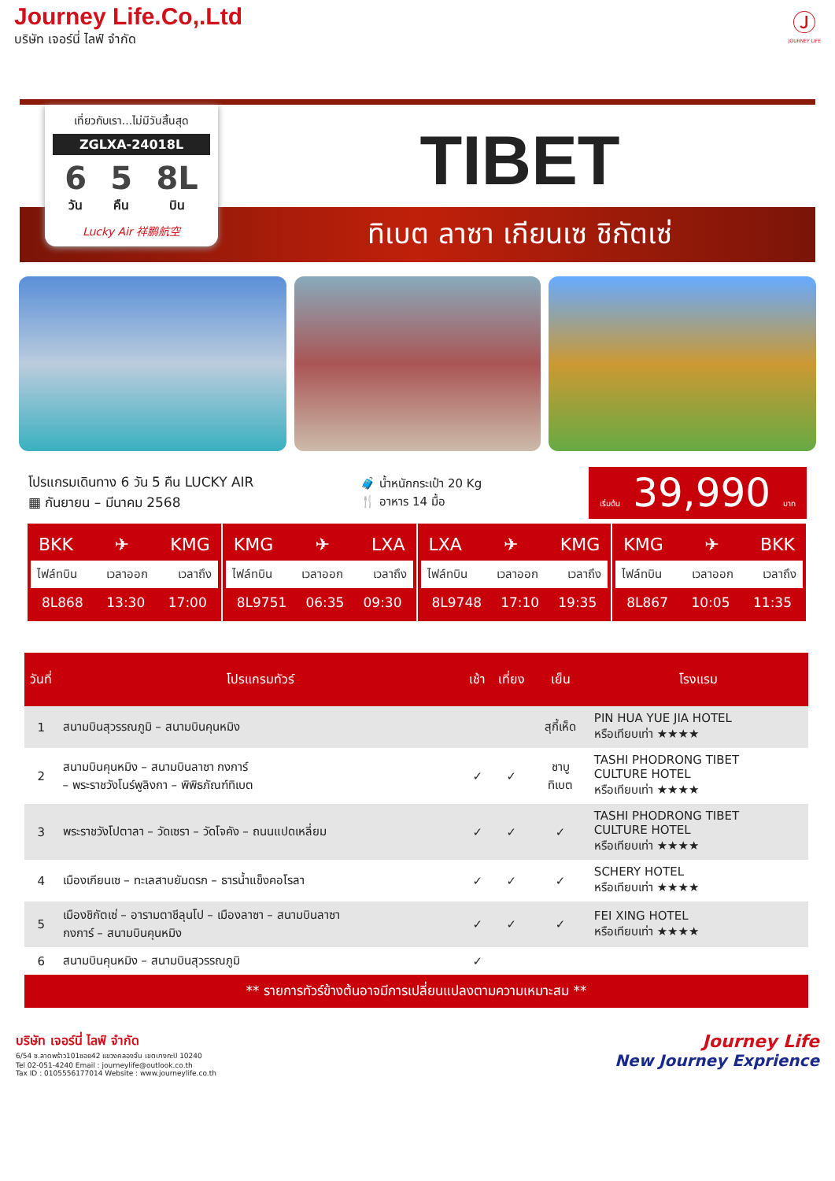Journey Life.Co,.Ltd
บริษัท เจอร์นี่ ไลฟ์ จำกัด
Ⓙ
JOURNEY LIFE
เที่ยวกับเรา...ไม่มีวันสิ้นสุด
ZGLXA-24018L
6
วัน
5
คืน
8L
บิน
Lucky Air 祥鹏航空
TIBET
ทิเบต ลาซา เกียนเซ ชิกัตเซ่
โปรแกรมเดินทาง 6 วัน 5 คืน LUCKY AIR
▦ กันยายน – มีนาคม 2568
🧳 น้ำหนักกระเป๋า 20 Kg
🍴 อาหาร 14 มื้อ
เริ่มต้น 39,990 บาท
BKK ✈ KMG
ไฟล์ทบิน เวลาออก เวลาถึง
8L868 13:30 17:00
KMG ✈ LXA
ไฟล์ทบิน เวลาออก เวลาถึง
8L9751 06:35 09:30
LXA ✈ KMG
ไฟล์ทบิน เวลาออก เวลาถึง
8L9748 17:10 19:35
KMG ✈ BKK
ไฟล์ทบิน เวลาออก เวลาถึง
8L867 10:05 11:35
| วันที่ | โปรแกรมทัวร์ | เช้า | เที่ยง | เย็น | โรงแรม |
| --- | --- | --- | --- | --- | --- |
| 1 | สนามบินสุวรรณภูมิ – สนามบินคุนหมิง | | | สุกี้เห็ด | PIN HUA YUE JIA HOTEL หรือเทียบเท่า ★★★★ |
| 2 | สนามบินคุนหมิง – สนามบินลาซา กงการ์ – พระราชวังโนร์พูลิงกา – พิพิธภัณฑ์ทิเบต | ✓ | ✓ | ชาบู ทิเบต | TASHI PHODRONG TIBET CULTURE HOTEL หรือเทียบเท่า ★★★★ |
| 3 | พระราชวังโปตาลา – วัดเซรา – วัดโจคัง – ถนนแปดเหลี่ยม | ✓ | ✓ | ✓ | TASHI PHODRONG TIBET CULTURE HOTEL หรือเทียบเท่า ★★★★ |
| 4 | เมืองเกียนเซ – ทะเลสาบยัมดรก – ธารน้ำแข็งคอโรลา | ✓ | ✓ | ✓ | SCHERY HOTEL หรือเทียบเท่า ★★★★ |
| 5 | เมืองชิกัตเซ่ – อารามตาชีลุนโป – เมืองลาซา – สนามบินลาซา กงการ์ – สนามบินคุนหมิง | ✓ | ✓ | ✓ | FEI XING HOTEL หรือเทียบเท่า ★★★★ |
| 6 | สนามบินคุนหมิง – สนามบินสุวรรณภูมิ | ✓ | | | |
** รายการทัวร์ข้างต้นอาจมีการเปลี่ยนแปลงตามความเหมาะสม **
บริษัท เจอร์นี่ ไลฟ์ จำกัด
6/54 ซ.ลาดพร้าว101ซอย42 แขวงคลองจั่น เขตบางกะปิ 10240
Tel 02-051-4240 Email : journeylife@outlook.co.th
Tax ID : 0105556177014 Website : www.journeylife.co.th
Journey Life
New Journey Exprience